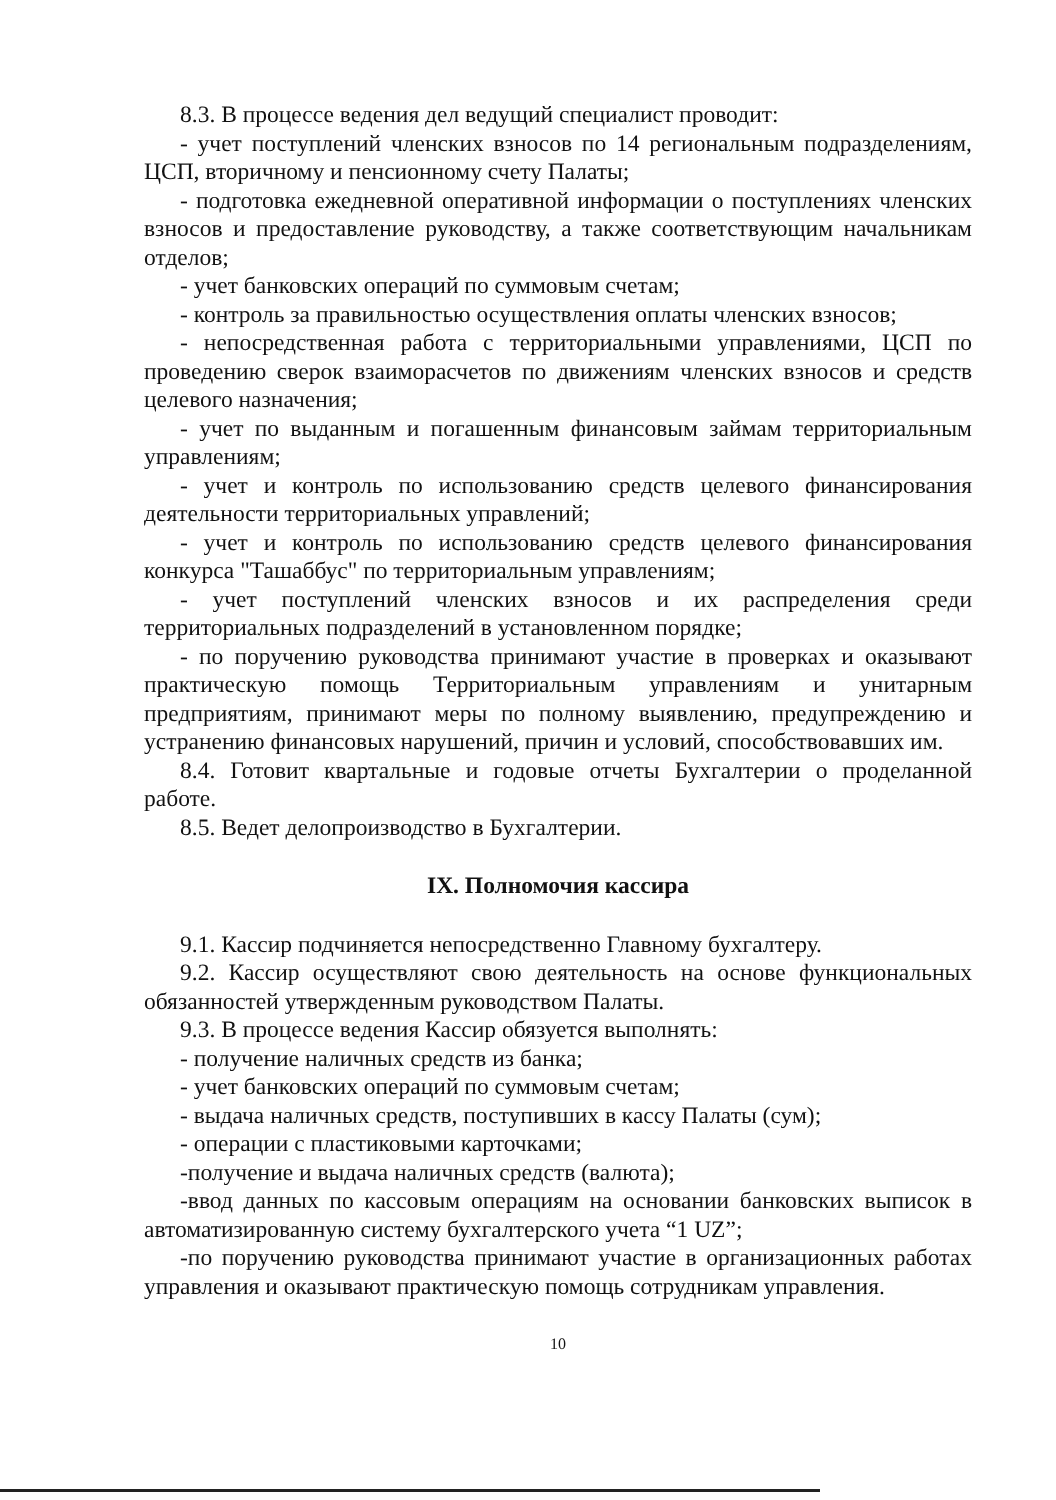8.3. В процессе ведения дел ведущий специалист проводит:
- учет поступлений членских взносов по 14 региональным подразделениям, ЦСП, вторичному и пенсионному счету Палаты;
- подготовка ежедневной оперативной информации о поступлениях членских взносов и предоставление руководству, а также соответствующим начальникам отделов;
- учет банковских операций по суммовым счетам;
- контроль за правильностью осуществления оплаты членских взносов;
- непосредственная работа с территориальными управлениями, ЦСП по проведению сверок взаиморасчетов по движениям членских взносов и средств целевого назначения;
- учет по выданным и погашенным финансовым займам территориальным управлениям;
- учет и контроль по использованию средств целевого финансирования деятельности территориальных управлений;
- учет и контроль по использованию средств целевого финансирования конкурса "Ташаббус" по территориальным управлениям;
- учет поступлений членских взносов и их распределения среди территориальных подразделений в установленном порядке;
- по поручению руководства принимают участие в проверках и оказывают практическую помощь Территориальным управлениям и унитарным предприятиям, принимают меры по полному выявлению, предупреждению и устранению финансовых нарушений, причин и условий, способствовавших им.
8.4. Готовит квартальные и годовые отчеты Бухгалтерии о проделанной работе.
8.5. Ведет делопроизводство в Бухгалтерии.
IX. Полномочия кассира
9.1. Кассир подчиняется непосредственно Главному бухгалтеру.
9.2. Кассир осуществляют свою деятельность на основе функциональных обязанностей утвержденным руководством Палаты.
9.3. В процессе ведения Кассир обязуется выполнять:
- получение наличных средств из банка;
- учет банковских операций по суммовым счетам;
- выдача наличных средств, поступивших в кассу Палаты (сум);
- операции с пластиковыми карточками;
-получение и выдача наличных средств (валюта);
-ввод данных по кассовым операциям на основании банковских выписок в автоматизированную систему бухгалтерского учета “1 UZ”;
-по поручению руководства принимают участие в организационных работах управления и оказывают практическую помощь сотрудникам управления.
10